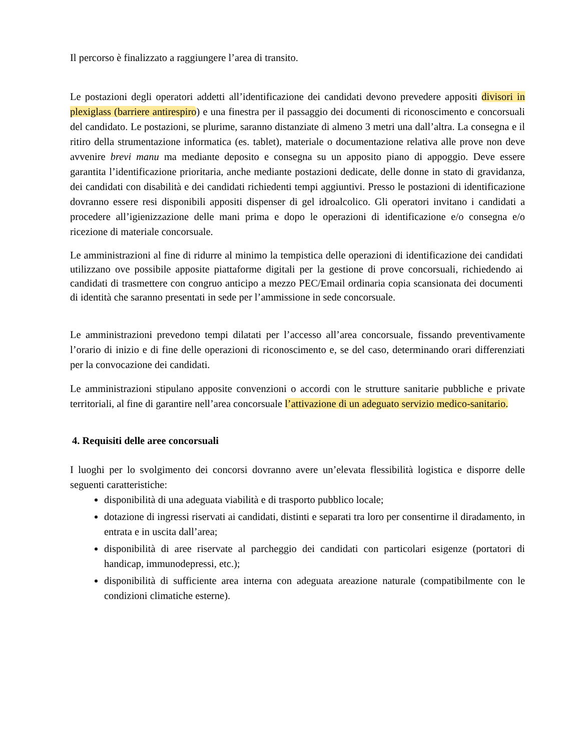Il percorso è finalizzato a raggiungere l’area di transito.
Le postazioni degli operatori addetti all’identificazione dei candidati devono prevedere appositi divisori in plexiglass (barriere antirespiro) e una finestra per il passaggio dei documenti di riconoscimento e concorsuali del candidato. Le postazioni, se plurime, saranno distanziate di almeno 3 metri una dall’altra. La consegna e il ritiro della strumentazione informatica (es. tablet), materiale o documentazione relativa alle prove non deve avvenire brevi manu ma mediante deposito e consegna su un apposito piano di appoggio. Deve essere garantita l’identificazione prioritaria, anche mediante postazioni dedicate, delle donne in stato di gravidanza, dei candidati con disabilità e dei candidati richiedenti tempi aggiuntivi. Presso le postazioni di identificazione dovranno essere resi disponibili appositi dispenser di gel idroalcolico. Gli operatori invitano i candidati a procedere all’igienizzazione delle mani prima e dopo le operazioni di identificazione e/o consegna e/o ricezione di materiale concorsuale.
Le amministrazioni al fine di ridurre al minimo la tempistica delle operazioni di identificazione dei candidati utilizzano ove possibile apposite piattaforme digitali per la gestione di prove concorsuali, richiedendo ai candidati di trasmettere con congruo anticipo a mezzo PEC/Email ordinaria copia scansionata dei documenti di identità che saranno presentati in sede per l’ammissione in sede concorsuale.
Le amministrazioni prevedono tempi dilatati per l’accesso all’area concorsuale, fissando preventivamente l’orario di inizio e di fine delle operazioni di riconoscimento e, se del caso, determinando orari differenziati per la convocazione dei candidati.
Le amministrazioni stipulano apposite convenzioni o accordi con le strutture sanitarie pubbliche e private territoriali, al fine di garantire nell’area concorsuale l’attivazione di un adeguato servizio medico-sanitario.
4. Requisiti delle aree concorsuali
I luoghi per lo svolgimento dei concorsi dovranno avere un’elevata flessibilità logistica e disporre delle seguenti caratteristiche:
disponibilità di una adeguata viabilità e di trasporto pubblico locale;
dotazione di ingressi riservati ai candidati, distinti e separati tra loro per consentirne il diradamento, in entrata e in uscita dall’area;
disponibilità di aree riservate al parcheggio dei candidati con particolari esigenze (portatori di handicap, immunodepressi, etc.);
disponibilità di sufficiente area interna con adeguata areazione naturale (compatibilmente con le condizioni climatiche esterne).